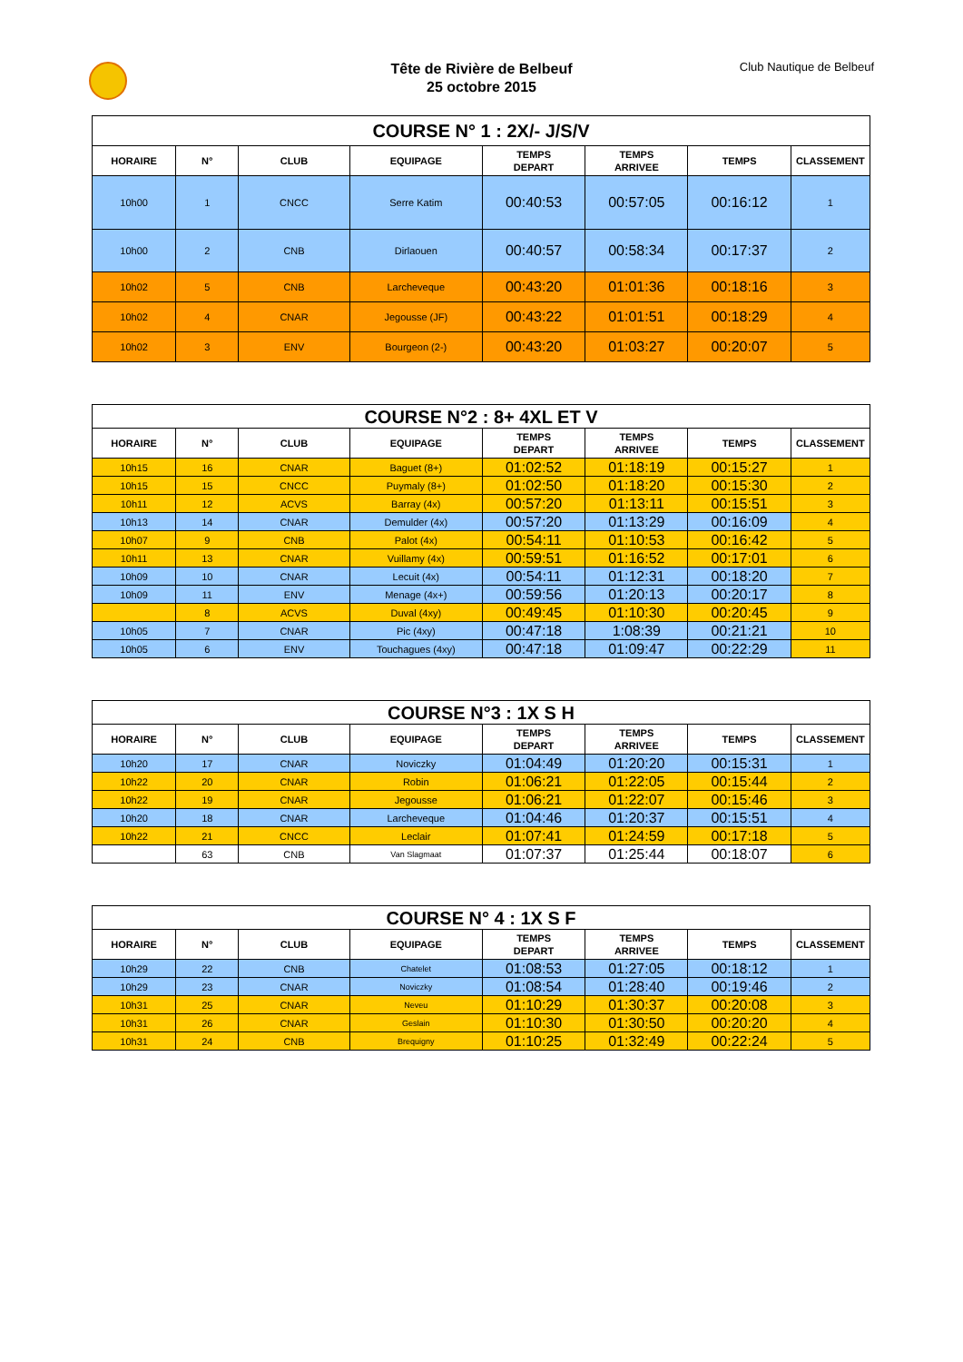Tête de Rivière de Belbeuf
25 octobre 2015
Club Nautique de Belbeuf
| COURSE N° 1 : 2X/- J/S/V | | | | | | | |
| --- | --- | --- | --- | --- | --- | --- | --- |
| HORAIRE | N° | CLUB | EQUIPAGE | TEMPS DEPART | TEMPS ARRIVEE | TEMPS | CLASSEMENT |
| 10h00 | 1 | CNCC | Serre Katim | 00:40:53 | 00:57:05 | 00:16:12 | 1 |
| 10h00 | 2 | CNB | Dirlaouen | 00:40:57 | 00:58:34 | 00:17:37 | 2 |
| 10h02 | 5 | CNB | Larcheveque | 00:43:20 | 01:01:36 | 00:18:16 | 3 |
| 10h02 | 4 | CNAR | Jegousse (JF) | 00:43:22 | 01:01:51 | 00:18:29 | 4 |
| 10h02 | 3 | ENV | Bourgeon (2-) | 00:43:20 | 01:03:27 | 00:20:07 | 5 |
| COURSE N°2 : 8+ 4XL ET V | | | | | | | |
| --- | --- | --- | --- | --- | --- | --- | --- |
| HORAIRE | N° | CLUB | EQUIPAGE | TEMPS DEPART | TEMPS ARRIVEE | TEMPS | CLASSEMENT |
| 10h15 | 16 | CNAR | Baguet (8+) | 01:02:52 | 01:18:19 | 00:15:27 | 1 |
| 10h15 | 15 | CNCC | Puymaly (8+) | 01:02:50 | 01:18:20 | 00:15:30 | 2 |
| 10h11 | 12 | ACVS | Barray (4x) | 00:57:20 | 01:13:11 | 00:15:51 | 3 |
| 10h13 | 14 | CNAR | Demulder (4x) | 00:57:20 | 01:13:29 | 00:16:09 | 4 |
| 10h07 | 9 | CNB | Palot (4x) | 00:54:11 | 01:10:53 | 00:16:42 | 5 |
| 10h11 | 13 | CNAR | Vuillamy (4x) | 00:59:51 | 01:16:52 | 00:17:01 | 6 |
| 10h09 | 10 | CNAR | Lecuit (4x) | 00:54:11 | 01:12:31 | 00:18:20 | 7 |
| 10h09 | 11 | ENV | Menage (4x+) | 00:59:56 | 01:20:13 | 00:20:17 | 8 |
| | 8 | ACVS | Duval (4xy) | 00:49:45 | 01:10:30 | 00:20:45 | 9 |
| 10h05 | 7 | CNAR | Pic (4xy) | 00:47:18 | 1:08:39 | 00:21:21 | 10 |
| 10h05 | 6 | ENV | Touchagues (4xy) | 00:47:18 | 01:09:47 | 00:22:29 | 11 |
| COURSE N°3 : 1X S H | | | | | | | |
| --- | --- | --- | --- | --- | --- | --- | --- |
| HORAIRE | N° | CLUB | EQUIPAGE | TEMPS DEPART | TEMPS ARRIVEE | TEMPS | CLASSEMENT |
| 10h20 | 17 | CNAR | Noviczky | 01:04:49 | 01:20:20 | 00:15:31 | 1 |
| 10h22 | 20 | CNAR | Robin | 01:06:21 | 01:22:05 | 00:15:44 | 2 |
| 10h22 | 19 | CNAR | Jegousse | 01:06:21 | 01:22:07 | 00:15:46 | 3 |
| 10h20 | 18 | CNAR | Larcheveque | 01:04:46 | 01:20:37 | 00:15:51 | 4 |
| 10h22 | 21 | CNCC | Leclair | 01:07:41 | 01:24:59 | 00:17:18 | 5 |
| | 63 | CNB | Van Slagmaat | 01:07:37 | 01:25:44 | 00:18:07 | 6 |
| COURSE N° 4 : 1X S F | | | | | | | |
| --- | --- | --- | --- | --- | --- | --- | --- |
| HORAIRE | N° | CLUB | EQUIPAGE | TEMPS DEPART | TEMPS ARRIVEE | TEMPS | CLASSEMENT |
| 10h29 | 22 | CNB | Chatelet | 01:08:53 | 01:27:05 | 00:18:12 | 1 |
| 10h29 | 23 | CNAR | Noviczky | 01:08:54 | 01:28:40 | 00:19:46 | 2 |
| 10h31 | 25 | CNAR | Neveu | 01:10:29 | 01:30:37 | 00:20:08 | 3 |
| 10h31 | 26 | CNAR | Geslain | 01:10:30 | 01:30:50 | 00:20:20 | 4 |
| 10h31 | 24 | CNB | Brequigny | 01:10:25 | 01:32:49 | 00:22:24 | 5 |